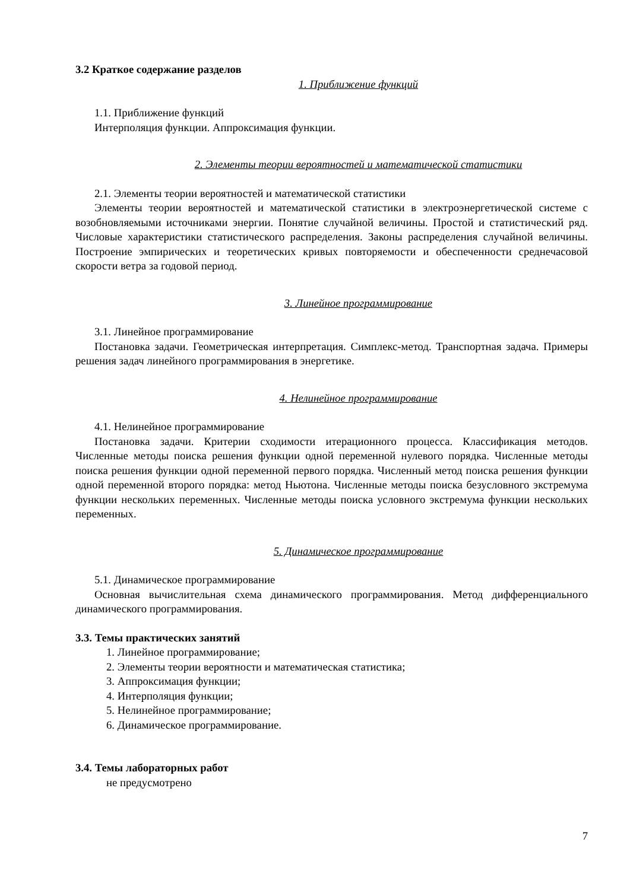3.2 Краткое содержание разделов
1. Приближение функций
1.1. Приближение функций
Интерполяция функции. Аппроксимация функции.
2. Элементы теории вероятностей и математической статистики
2.1. Элементы теории вероятностей и математической статистики
Элементы теории вероятностей и математической статистики в электроэнергетической системе с возобновляемыми источниками энергии. Понятие случайной величины. Простой и статистический ряд. Числовые характеристики статистического распределения. Законы распределения случайной величины. Построение эмпирических и теоретических кривых повторяемости и обеспеченности среднечасовой скорости ветра за годовой период.
3. Линейное программирование
3.1. Линейное программирование
Постановка задачи. Геометрическая интерпретация. Симплекс-метод. Транспортная задача. Примеры решения задач линейного программирования в энергетике.
4. Нелинейное программирование
4.1. Нелинейное программирование
Постановка задачи. Критерии сходимости итерационного процесса. Классификация методов. Численные методы поиска решения функции одной переменной нулевого порядка. Численные методы поиска решения функции одной переменной первого порядка. Численный метод поиска решения функции одной переменной второго порядка: метод Ньютона. Численные методы поиска безусловного экстремума функции нескольких переменных. Численные методы поиска условного экстремума функции нескольких переменных.
5. Динамическое программирование
5.1. Динамическое программирование
Основная вычислительная схема динамического программирования. Метод дифференциального динамического программирования.
3.3. Темы практических занятий
1. Линейное программирование;
2. Элементы теории вероятности и математическая статистика;
3. Аппроксимация функции;
4. Интерполяция функции;
5. Нелинейное программирование;
6. Динамическое программирование.
3.4. Темы лабораторных работ
не предусмотрено
7